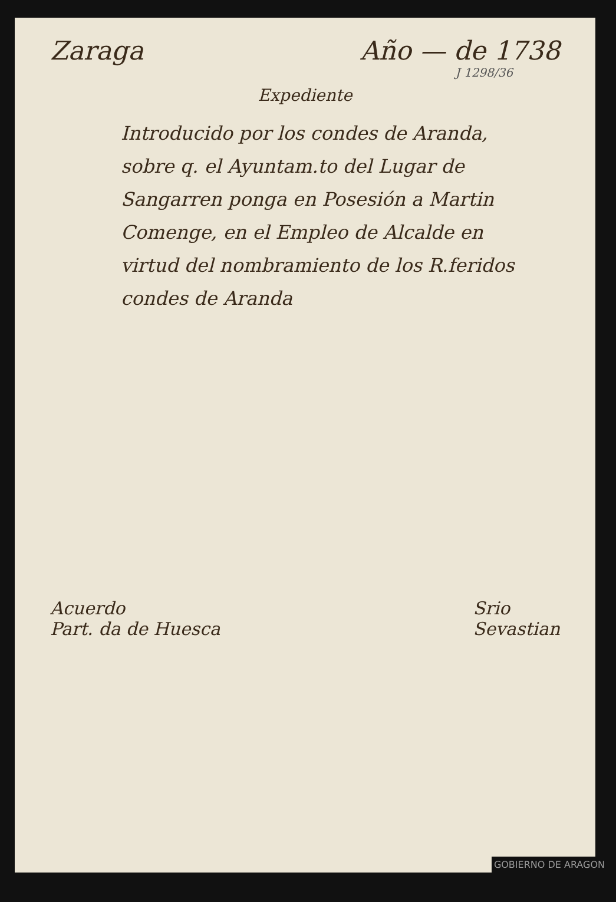Zaraga Año — de 1738
J 1298/36
Expediente
Introducido por los condes de Aranda, sobre q. el Ayuntam.to del Lugar de Sangarren ponga en Posesión a Martin Comenge, en el Empleo de Alcalde en virtud del nombramiento de los R.feridos condes de Aranda
Acuerdo
Part. da de Huesca
Srio
Sevastian
GOBIERNO DE ARAGON